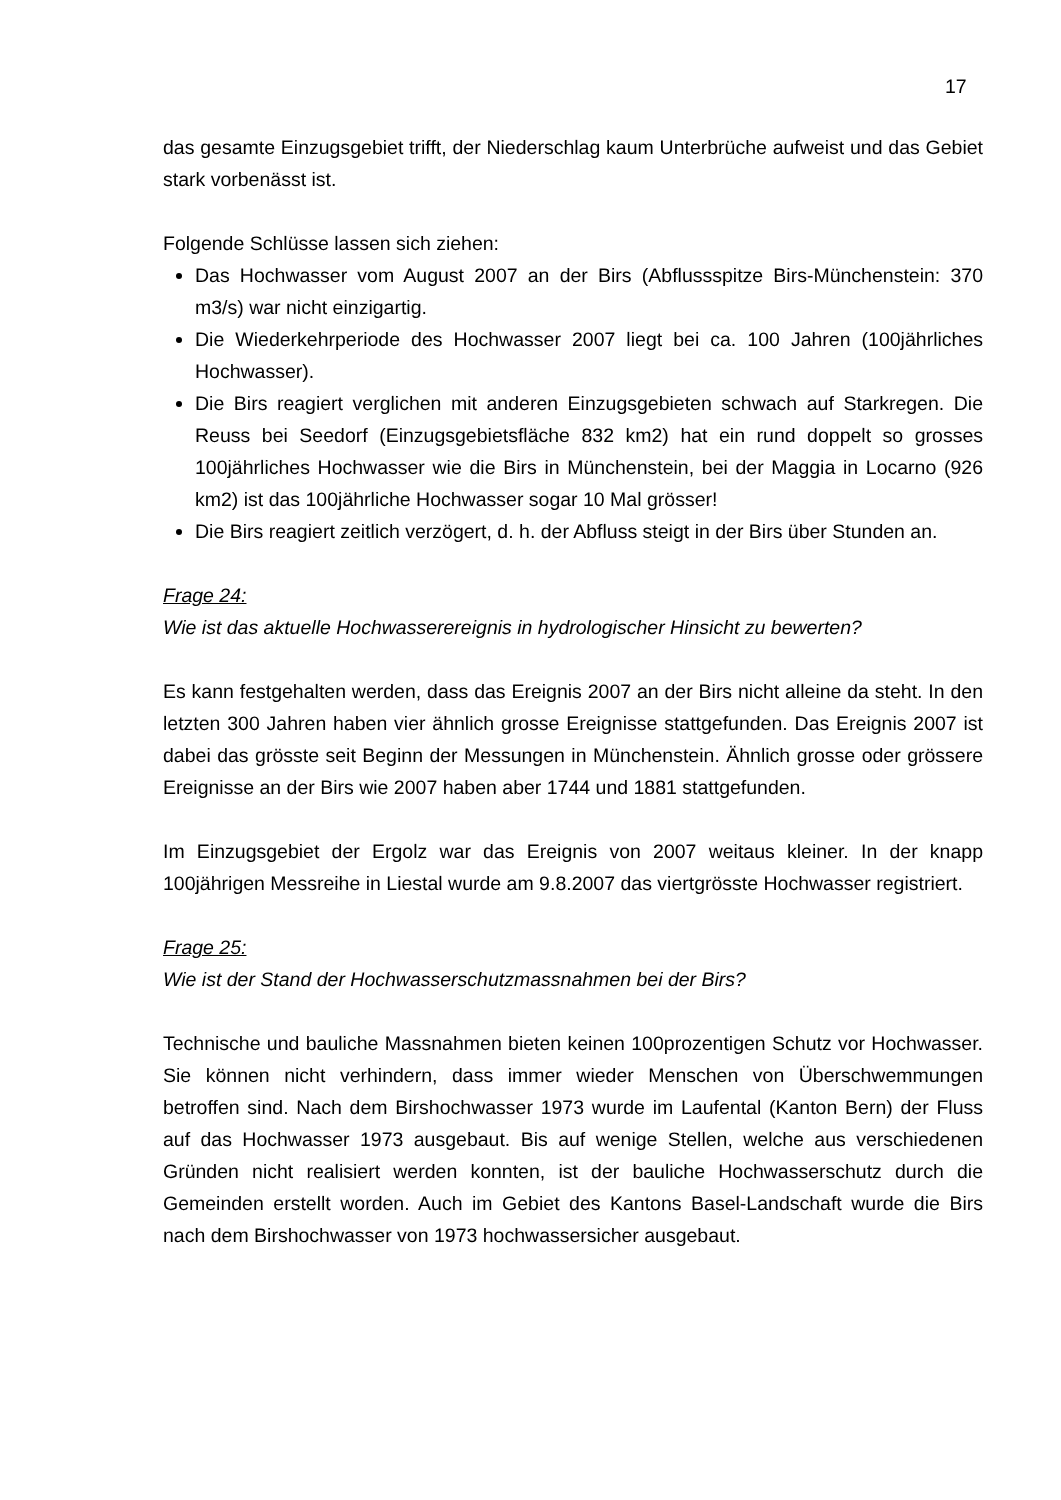17
das gesamte Einzugsgebiet trifft, der Niederschlag kaum Unterbrüche aufweist und das Gebiet stark vorbenässt ist.
Folgende Schlüsse lassen sich ziehen:
Das Hochwasser vom August 2007 an der Birs (Abflussspitze Birs-Münchenstein: 370 m3/s) war nicht einzigartig.
Die Wiederkehrperiode des Hochwasser 2007 liegt bei ca. 100 Jahren (100jährliches Hochwasser).
Die Birs reagiert verglichen mit anderen Einzugsgebieten schwach auf Starkregen. Die Reuss bei Seedorf (Einzugsgebietsfläche 832 km2) hat ein rund doppelt so grosses 100jährliches Hochwasser wie die Birs in Münchenstein, bei der Maggia in Locarno (926 km2) ist das 100jährliche Hochwasser sogar 10 Mal grösser!
Die Birs reagiert zeitlich verzögert, d. h. der Abfluss steigt in der Birs über Stunden an.
Frage 24:
Wie ist das aktuelle Hochwasserereignis in hydrologischer Hinsicht zu bewerten?
Es kann festgehalten werden, dass das Ereignis 2007 an der Birs nicht alleine da steht. In den letzten 300 Jahren haben vier ähnlich grosse Ereignisse stattgefunden. Das Ereignis 2007 ist dabei das grösste seit Beginn der Messungen in Münchenstein. Ähnlich grosse oder grössere Ereignisse an der Birs wie 2007 haben aber 1744 und 1881 stattgefunden.
Im Einzugsgebiet der Ergolz war das Ereignis von 2007 weitaus kleiner. In der knapp 100jährigen Messreihe in Liestal wurde am 9.8.2007 das viertgrösste Hochwasser registriert.
Frage 25:
Wie ist der Stand der Hochwasserschutzmassnahmen bei der Birs?
Technische und bauliche Massnahmen bieten keinen 100prozentigen Schutz vor Hochwasser. Sie können nicht verhindern, dass immer wieder Menschen von Überschwemmungen betroffen sind. Nach dem Birshochwasser 1973 wurde im Laufental (Kanton Bern) der Fluss auf das Hochwasser 1973 ausgebaut. Bis auf wenige Stellen, welche aus verschiedenen Gründen nicht realisiert werden konnten, ist der bauliche Hochwasserschutz durch die Gemeinden erstellt worden. Auch im Gebiet des Kantons Basel-Landschaft wurde die Birs nach dem Birshochwasser von 1973 hochwassersicher ausgebaut.